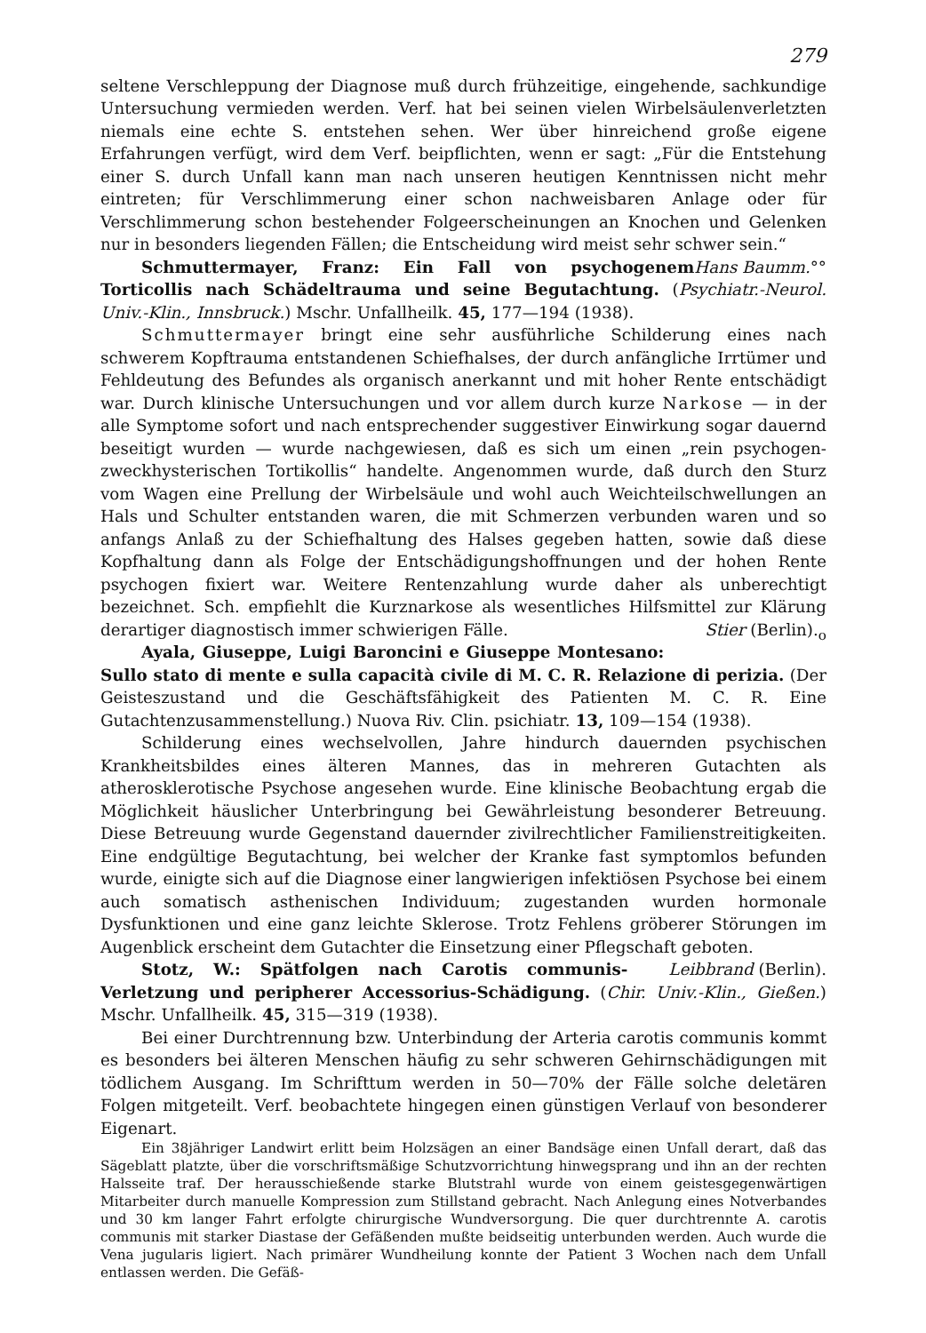279
seltene Verschleppung der Diagnose muß durch frühzeitige, eingehende, sachkundige Untersuchung vermieden werden. Verf. hat bei seinen vielen Wirbelsäulenverletzten niemals eine echte S. entstehen sehen. Wer über hinreichend große eigene Erfahrungen verfügt, wird dem Verf. beipflichten, wenn er sagt: „Für die Entstehung einer S. durch Unfall kann man nach unseren heutigen Kenntnissen nicht mehr eintreten; für Verschlimmerung einer schon nachweisbaren Anlage oder für Verschlimmerung schon bestehender Folgeerscheinungen an Knochen und Gelenken nur in besonders liegenden Fällen; die Entscheidung wird meist sehr schwer sein.“ Hans Baumm.°°
Schmuttermayer, Franz: Ein Fall von psychogenem Torticollis nach Schädeltrauma und seine Begutachtung. (Psychiatr.-Neurol. Univ.-Klin., Innsbruck.) Mschr. Unfallheilk. 45, 177—194 (1938).
Schmuttermayer bringt eine sehr ausführliche Schilderung eines nach schwerem Kopftrauma entstandenen Schiefhalses, der durch anfängliche Irrtümer und Fehldeutung des Befundes als organisch anerkannt und mit hoher Rente entschädigt war. Durch klinische Untersuchungen und vor allem durch kurze Narkose — in der alle Symptome sofort und nach entsprechender suggestiver Einwirkung sogar dauernd beseitigt wurden — wurde nachgewiesen, daß es sich um einen „rein psychogen-zweckhysterischen Tortikollis“ handelte. Angenommen wurde, daß durch den Sturz vom Wagen eine Prellung der Wirbelsäule und wohl auch Weichteilschwellungen an Hals und Schulter entstanden waren, die mit Schmerzen verbunden waren und so anfangs Anlaß zu der Schiefhaltung des Halses gegeben hatten, sowie daß diese Kopfhaltung dann als Folge der Entschädigungshoffnungen und der hohen Rente psychogen fixiert war. Weitere Rentenzahlung wurde daher als unberechtigt bezeichnet. Sch. empfiehlt die Kurznarkose als wesentliches Hilfsmittel zur Klärung derartiger diagnostisch immer schwierigen Fälle. Stier (Berlin).<sub>o</sub>
Ayala, Giuseppe, Luigi Baroncini e Giuseppe Montesano: Sullo stato di mente e sulla capacità civile di M. C. R. Relazione di perizia. (Der Geisteszustand und die Geschäftsfähigkeit des Patienten M. C. R. Eine Gutachtenzusammenstellung.) Nuova Riv. Clin. psichiatr. 13, 109—154 (1938).
Schilderung eines wechselvollen, Jahre hindurch dauernden psychischen Krankheitsbildes eines älteren Mannes, das in mehreren Gutachten als atherosklerotische Psychose angesehen wurde. Eine klinische Beobachtung ergab die Möglichkeit häuslicher Unterbringung bei Gewährleistung besonderer Betreuung. Diese Betreuung wurde Gegenstand dauernder zivilrechtlicher Familienstreitigkeiten. Eine endgültige Begutachtung, bei welcher der Kranke fast symptomlos befunden wurde, einigte sich auf die Diagnose einer langwierigen infektiösen Psychose bei einem auch somatisch asthenischen Individuum; zugestanden wurden hormonale Dysfunktionen und eine ganz leichte Sklerose. Trotz Fehlens gröberer Störungen im Augenblick erscheint dem Gutachter die Einsetzung einer Pflegschaft geboten. Leibbrand (Berlin).
Stotz, W.: Spätfolgen nach Carotis communis-Verletzung und peripherer Accessorius-Schädigung. (Chir. Univ.-Klin., Gießen.) Mschr. Unfallheilk. 45, 315—319 (1938).
Bei einer Durchtrennung bzw. Unterbindung der Arteria carotis communis kommt es besonders bei älteren Menschen häufig zu sehr schweren Gehirnschädigungen mit tödlichem Ausgang. Im Schrifttum werden in 50—70% der Fälle solche deletären Folgen mitgeteilt. Verf. beobachtete hingegen einen günstigen Verlauf von besonderer Eigenart.
Ein 38jähriger Landwirt erlitt beim Holzsägen an einer Bandsäge einen Unfall derart, daß das Sägeblatt platzte, über die vorschriftsmäßige Schutzvorrichtung hinwegsprang und ihn an der rechten Halsseite traf. Der herausschießende starke Blutstrahl wurde von einem geistesgegenwärtigen Mitarbeiter durch manuelle Kompression zum Stillstand gebracht. Nach Anlegung eines Notverbandes und 30 km langer Fahrt erfolgte chirurgische Wundversorgung. Die quer durchtrennte A. carotis communis mit starker Diastase der Gefäßenden mußte beidseitig unterbunden werden. Auch wurde die Vena jugularis ligiert. Nach primärer Wundheilung konnte der Patient 3 Wochen nach dem Unfall entlassen werden. Die Gefäß-